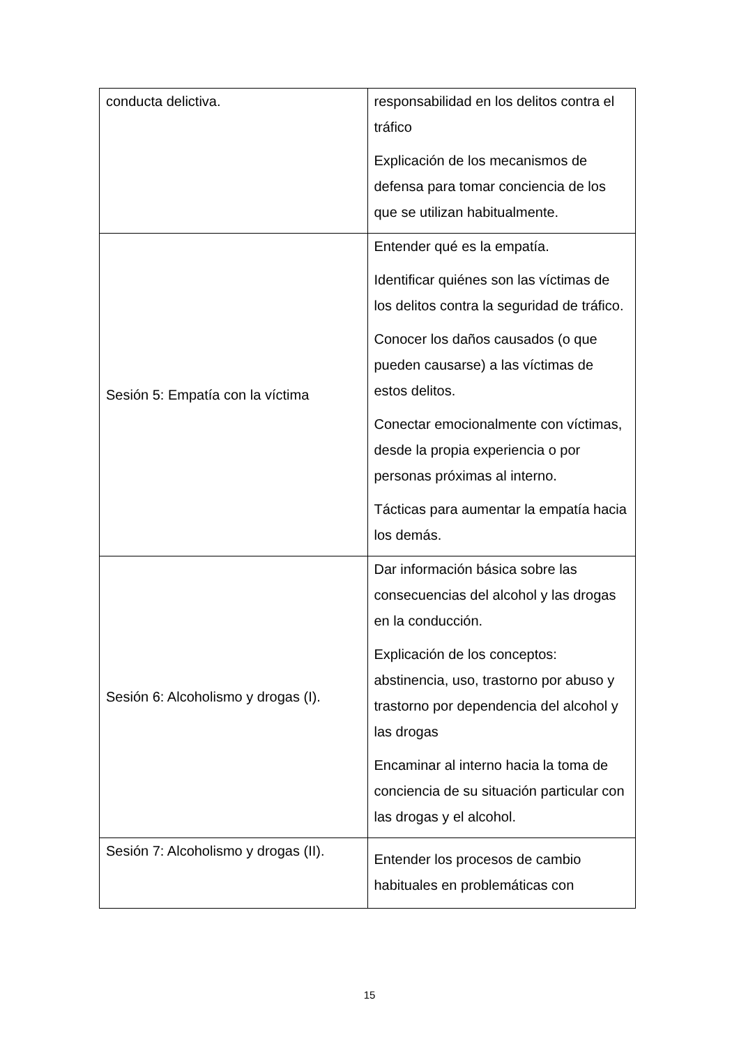| conducta delictiva. | responsabilidad en los delitos contra el tráfico Explicación de los mecanismos de defensa para tomar conciencia de los que se utilizan habitualmente. |
| Sesión 5: Empatía con la víctima | Entender qué es la empatía. Identificar quiénes son las víctimas de los delitos contra la seguridad de tráfico. Conocer los daños causados (o que pueden causarse) a las víctimas de estos delitos. Conectar emocionalmente con víctimas, desde la propia experiencia o por personas próximas al interno. Tácticas para aumentar la empatía hacia los demás. |
| Sesión 6: Alcoholismo y drogas (I). | Dar información básica sobre las consecuencias del alcohol y las drogas en la conducción. Explicación de los conceptos: abstinencia, uso, trastorno por abuso y trastorno por dependencia del alcohol y las drogas Encaminar al interno hacia la toma de conciencia de su situación particular con las drogas y el alcohol. |
| Sesión 7: Alcoholismo y drogas (II). | Entender los procesos de cambio habituales en problemáticas con |
15